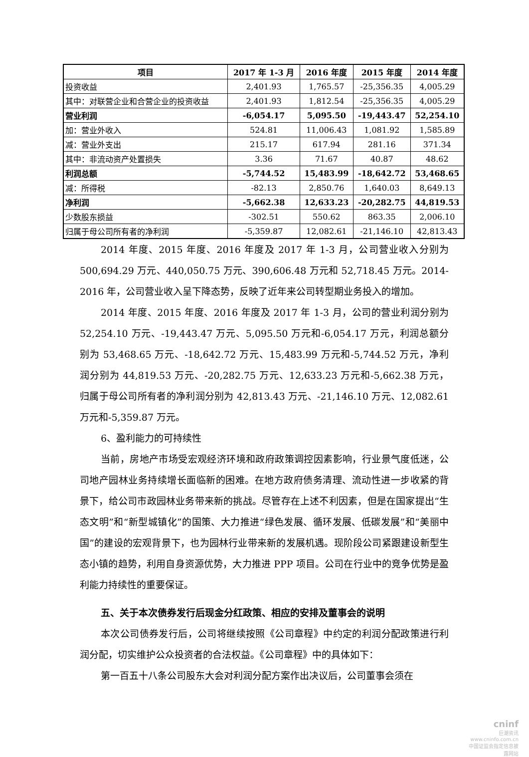| 项目 | 2017 年 1-3 月 | 2016 年度 | 2015 年度 | 2014 年度 |
| --- | --- | --- | --- | --- |
| 投资收益 | 2,401.93 | 1,765.57 | -25,356.35 | 4,005.29 |
| 其中：对联营企业和合营企业的投资收益 | 2,401.93 | 1,812.54 | -25,356.35 | 4,005.29 |
| 营业利润 | -6,054.17 | 5,095.50 | -19,443.47 | 52,254.10 |
| 加：营业外收入 | 524.81 | 11,006.43 | 1,081.92 | 1,585.89 |
| 减：营业外支出 | 215.17 | 617.94 | 281.16 | 371.34 |
| 其中：非流动资产处置损失 | 3.36 | 71.67 | 40.87 | 48.62 |
| 利润总额 | -5,744.52 | 15,483.99 | -18,642.72 | 53,468.65 |
| 减：所得税 | -82.13 | 2,850.76 | 1,640.03 | 8,649.13 |
| 净利润 | -5,662.38 | 12,633.23 | -20,282.75 | 44,819.53 |
| 少数股东损益 | -302.51 | 550.62 | 863.35 | 2,006.10 |
| 归属于母公司所有者的净利润 | -5,359.87 | 12,082.61 | -21,146.10 | 42,813.43 |
2014 年度、2015 年度、2016 年度及 2017 年 1-3 月，公司营业收入分别为 500,694.29 万元、440,050.75 万元、390,606.48 万元和 52,718.45 万元。2014-2016 年，公司营业收入呈下降态势，反映了近年来公司转型期业务投入的增加。
2014 年度、2015 年度、2016 年度及 2017 年 1-3 月，公司的营业利润分别为 52,254.10 万元、-19,443.47 万元、5,095.50 万元和-6,054.17 万元，利润总额分别为 53,468.65 万元、-18,642.72 万元、15,483.99 万元和-5,744.52 万元，净利润分别为 44,819.53 万元、-20,282.75 万元、12,633.23 万元和-5,662.38 万元，归属于母公司所有者的净利润分别为 42,813.43 万元、-21,146.10 万元、12,082.61 万元和-5,359.87 万元。
6、盈利能力的可持续性
当前，房地产市场受宏观经济环境和政府政策调控因素影响，行业景气度低迷，公司地产园林业务持续增长面临新的困难。在地方政府债务清理、流动性进一步收紧的背景下，给公司市政园林业务带来新的挑战。尽管存在上述不利因素，但是在国家提出“生态文明”和“新型城镇化”的国策、大力推进“绿色发展、循环发展、低碳发展”和“美丽中国”的建设的宏观背景下，也为园林行业带来新的发展机遇。现阶段公司紧跟建设新型生态小镇的趋势，利用自身资源优势，大力推进 PPP 项目。公司在行业中的竞争优势是盈利能力持续性的重要保证。
五、关于本次债券发行后现金分红政策、相应的安排及董事会的说明
本次公司债券发行后，公司将继续按照《公司章程》中约定的利润分配政策进行利润分配，切实维护公众投资者的合法权益。《公司章程》中的具体如下：
第一百五十八条公司股东大会对利润分配方案作出决议后，公司董事会须在
cninf
巨潮资讯
www.cninfo.com.cn
中国证监会指定信息披露网站